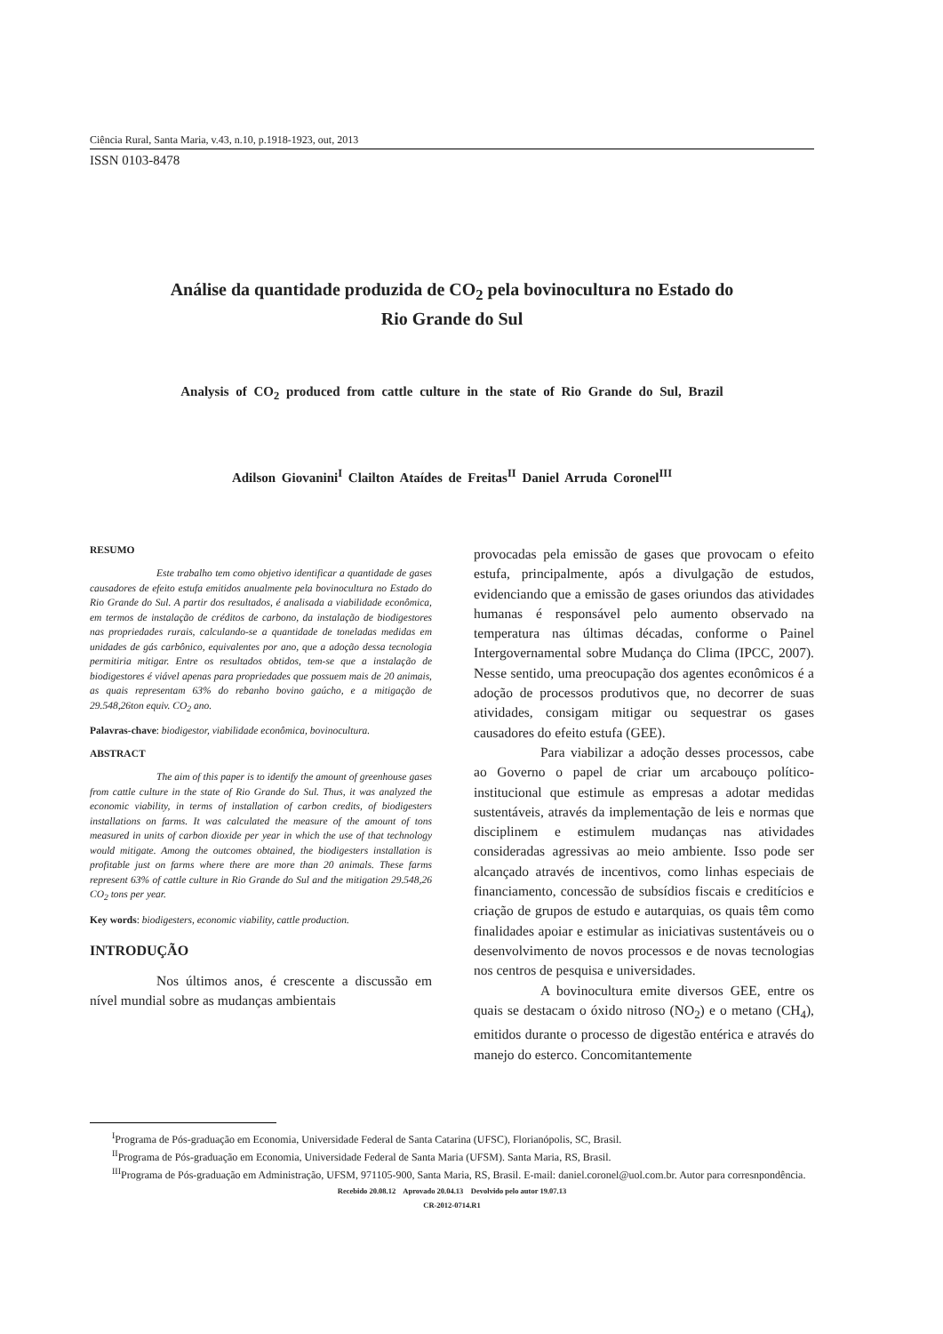Ciência Rural, Santa Maria, v.43, n.10, p.1918-1923, out, 2013
ISSN 0103-8478
Análise da quantidade produzida de CO<sub>2</sub> pela bovinocultura no Estado do
Rio Grande do Sul
Analysis of CO<sub>2</sub> produced from cattle culture in the state of Rio Grande do Sul, Brazil
Adilson Giovanini<sup>I</sup> Clailton Ataídes de Freitas<sup>II</sup> Daniel Arruda Coronel<sup>III</sup>
RESUMO
Este trabalho tem como objetivo identificar a quantidade de gases causadores de efeito estufa emitidos anualmente pela bovinocultura no Estado do Rio Grande do Sul. A partir dos resultados, é analisada a viabilidade econômica, em termos de instalação de créditos de carbono, da instalação de biodigestores nas propriedades rurais, calculando-se a quantidade de toneladas medidas em unidades de gás carbônico, equivalentes por ano, que a adoção dessa tecnologia permitiria mitigar. Entre os resultados obtidos, tem-se que a instalação de biodigestores é viável apenas para propriedades que possuem mais de 20 animais, as quais representam 63% do rebanho bovino gaúcho, e a mitigação de 29.548,26ton equiv. CO<sub>2</sub> ano.
Palavras-chave: biodigestor, viabilidade econômica, bovinocultura.
ABSTRACT
The aim of this paper is to identify the amount of greenhouse gases from cattle culture in the state of Rio Grande do Sul. Thus, it was analyzed the economic viability, in terms of installation of carbon credits, of biodigesters installations on farms. It was calculated the measure of the amount of tons measured in units of carbon dioxide per year in which the use of that technology would mitigate. Among the outcomes obtained, the biodigesters installation is profitable just on farms where there are more than 20 animals. These farms represent 63% of cattle culture in Rio Grande do Sul and the mitigation 29.548,26 CO<sub>2</sub> tons per year.
Key words: biodigesters, economic viability, cattle production.
INTRODUÇÃO
Nos últimos anos, é crescente a discussão em nível mundial sobre as mudanças ambientais
provocadas pela emissão de gases que provocam o efeito estufa, principalmente, após a divulgação de estudos, evidenciando que a emissão de gases oriundos das atividades humanas é responsável pelo aumento observado na temperatura nas últimas décadas, conforme o Painel Intergovernamental sobre Mudança do Clima (IPCC, 2007). Nesse sentido, uma preocupação dos agentes econômicos é a adoção de processos produtivos que, no decorrer de suas atividades, consigam mitigar ou sequestrar os gases causadores do efeito estufa (GEE).
Para viabilizar a adoção desses processos, cabe ao Governo o papel de criar um arcabouço político-institucional que estimule as empresas a adotar medidas sustentáveis, através da implementação de leis e normas que disciplinem e estimulem mudanças nas atividades consideradas agressivas ao meio ambiente. Isso pode ser alcançado através de incentivos, como linhas especiais de financiamento, concessão de subsídios fiscais e creditícios e criação de grupos de estudo e autarquias, os quais têm como finalidades apoiar e estimular as iniciativas sustentáveis ou o desenvolvimento de novos processos e de novas tecnologias nos centros de pesquisa e universidades.
A bovinocultura emite diversos GEE, entre os quais se destacam o óxido nitroso (NO<sub>2</sub>) e o metano (CH<sub>4</sub>), emitidos durante o processo de digestão entérica e através do manejo do esterco. Concomitantemente
<sup>I</sup>Programa de Pós-graduação em Economia, Universidade Federal de Santa Catarina (UFSC), Florianópolis, SC, Brasil.
<sup>II</sup>Programa de Pós-graduação em Economia, Universidade Federal de Santa Maria (UFSM). Santa Maria, RS, Brasil.
<sup>III</sup>Programa de Pós-graduação em Administração, UFSM, 971105-900, Santa Maria, RS, Brasil. E-mail: daniel.coronel@uol.com.br. Autor para corresnpondência.
Recebido 20.08.12 Aprovado 20.04.13 Devolvido pelo autor 19.07.13
CR-2012-0714.R1